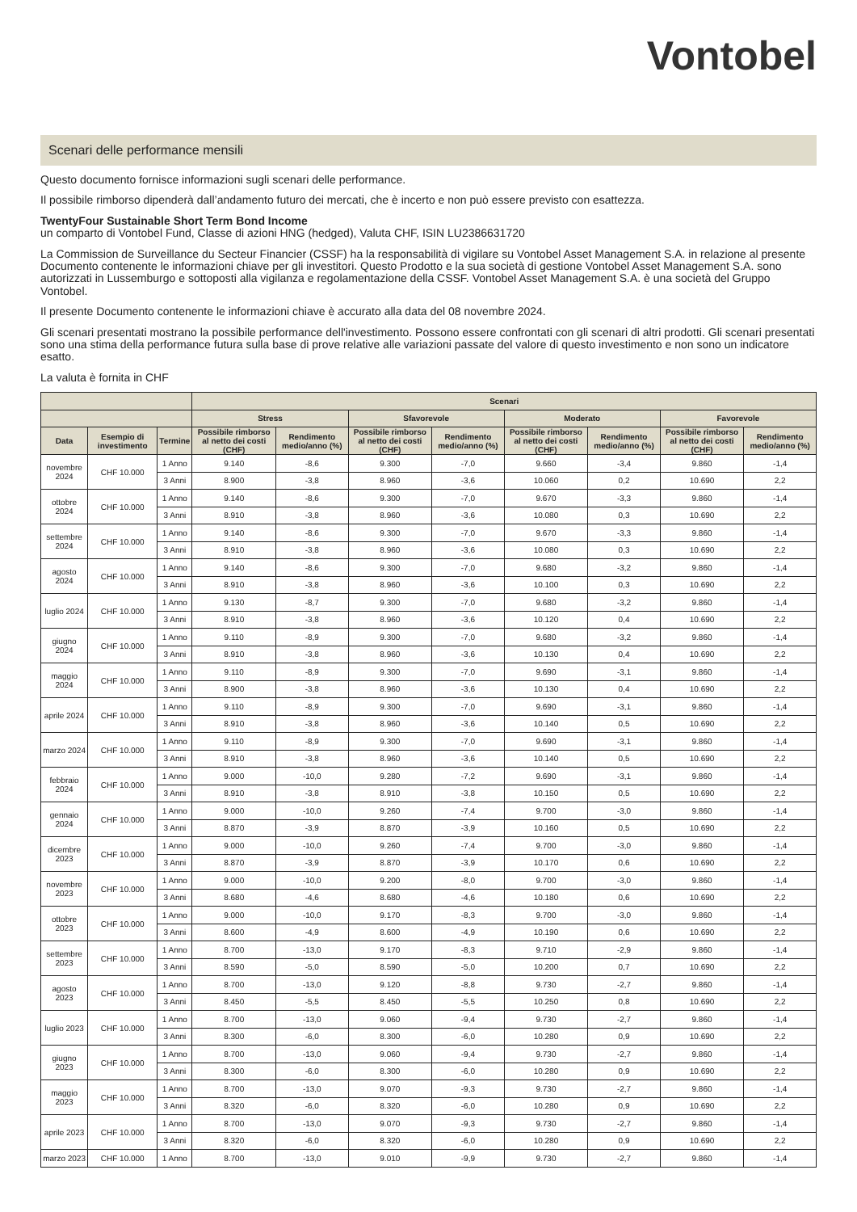Vontobel
Scenari delle performance mensili
Questo documento fornisce informazioni sugli scenari delle performance.
Il possibile rimborso dipenderà dall’andamento futuro dei mercati, che è incerto e non può essere previsto con esattezza.
TwentyFour Sustainable Short Term Bond Income
un comparto di Vontobel Fund, Classe di azioni HNG (hedged), Valuta CHF, ISIN LU2386631720
La Commission de Surveillance du Secteur Financier (CSSF) ha la responsabilità di vigilare su Vontobel Asset Management S.A. in relazione al presente Documento contenente le informazioni chiave per gli investitori. Questo Prodotto e la sua società di gestione Vontobel Asset Management S.A. sono autorizzati in Lussemburgo e sottoposti alla vigilanza e regolamentazione della CSSF. Vontobel Asset Management S.A. è una società del Gruppo Vontobel.
Il presente Documento contenente le informazioni chiave è accurato alla data del 08 novembre 2024.
Gli scenari presentati mostrano la possibile performance dell'investimento. Possono essere confrontati con gli scenari di altri prodotti. Gli scenari presentati sono una stima della performance futura sulla base di prove relative alle variazioni passate del valore di questo investimento e non sono un indicatore esatto.
La valuta è fornita in CHF
| | | | Scenari | | | | | | | |
| --- | --- | --- | --- | --- | --- | --- | --- | --- | --- | --- |
| | | | Stress | | Sfavorevole | | Moderato | | Favorevole | |
| Data | Esempio di investimento | Termine | Possibile rimborso al netto dei costi (CHF) | Rendimento medio/anno (%) | Possibile rimborso al netto dei costi (CHF) | Rendimento medio/anno (%) | Possibile rimborso al netto dei costi (CHF) | Rendimento medio/anno (%) | Possibile rimborso al netto dei costi (CHF) | Rendimento medio/anno (%) |
| novembre 2024 | CHF 10.000 | 1 Anno | 9.140 | -8,6 | 9.300 | -7,0 | 9.660 | -3,4 | 9.860 | -1,4 |
| | | 3 Anni | 8.900 | -3,8 | 8.960 | -3,6 | 10.060 | 0,2 | 10.690 | 2,2 |
| ottobre 2024 | CHF 10.000 | 1 Anno | 9.140 | -8,6 | 9.300 | -7,0 | 9.670 | -3,3 | 9.860 | -1,4 |
| | | 3 Anni | 8.910 | -3,8 | 8.960 | -3,6 | 10.080 | 0,3 | 10.690 | 2,2 |
| settembre 2024 | CHF 10.000 | 1 Anno | 9.140 | -8,6 | 9.300 | -7,0 | 9.670 | -3,3 | 9.860 | -1,4 |
| | | 3 Anni | 8.910 | -3,8 | 8.960 | -3,6 | 10.080 | 0,3 | 10.690 | 2,2 |
| agosto 2024 | CHF 10.000 | 1 Anno | 9.140 | -8,6 | 9.300 | -7,0 | 9.680 | -3,2 | 9.860 | -1,4 |
| | | 3 Anni | 8.910 | -3,8 | 8.960 | -3,6 | 10.100 | 0,3 | 10.690 | 2,2 |
| luglio 2024 | CHF 10.000 | 1 Anno | 9.130 | -8,7 | 9.300 | -7,0 | 9.680 | -3,2 | 9.860 | -1,4 |
| | | 3 Anni | 8.910 | -3,8 | 8.960 | -3,6 | 10.120 | 0,4 | 10.690 | 2,2 |
| giugno 2024 | CHF 10.000 | 1 Anno | 9.110 | -8,9 | 9.300 | -7,0 | 9.680 | -3,2 | 9.860 | -1,4 |
| | | 3 Anni | 8.910 | -3,8 | 8.960 | -3,6 | 10.130 | 0,4 | 10.690 | 2,2 |
| maggio 2024 | CHF 10.000 | 1 Anno | 9.110 | -8,9 | 9.300 | -7,0 | 9.690 | -3,1 | 9.860 | -1,4 |
| | | 3 Anni | 8.900 | -3,8 | 8.960 | -3,6 | 10.130 | 0,4 | 10.690 | 2,2 |
| aprile 2024 | CHF 10.000 | 1 Anno | 9.110 | -8,9 | 9.300 | -7,0 | 9.690 | -3,1 | 9.860 | -1,4 |
| | | 3 Anni | 8.910 | -3,8 | 8.960 | -3,6 | 10.140 | 0,5 | 10.690 | 2,2 |
| marzo 2024 | CHF 10.000 | 1 Anno | 9.110 | -8,9 | 9.300 | -7,0 | 9.690 | -3,1 | 9.860 | -1,4 |
| | | 3 Anni | 8.910 | -3,8 | 8.960 | -3,6 | 10.140 | 0,5 | 10.690 | 2,2 |
| febbraio 2024 | CHF 10.000 | 1 Anno | 9.000 | -10,0 | 9.280 | -7,2 | 9.690 | -3,1 | 9.860 | -1,4 |
| | | 3 Anni | 8.910 | -3,8 | 8.910 | -3,8 | 10.150 | 0,5 | 10.690 | 2,2 |
| gennaio 2024 | CHF 10.000 | 1 Anno | 9.000 | -10,0 | 9.260 | -7,4 | 9.700 | -3,0 | 9.860 | -1,4 |
| | | 3 Anni | 8.870 | -3,9 | 8.870 | -3,9 | 10.160 | 0,5 | 10.690 | 2,2 |
| dicembre 2023 | CHF 10.000 | 1 Anno | 9.000 | -10,0 | 9.260 | -7,4 | 9.700 | -3,0 | 9.860 | -1,4 |
| | | 3 Anni | 8.870 | -3,9 | 8.870 | -3,9 | 10.170 | 0,6 | 10.690 | 2,2 |
| novembre 2023 | CHF 10.000 | 1 Anno | 9.000 | -10,0 | 9.200 | -8,0 | 9.700 | -3,0 | 9.860 | -1,4 |
| | | 3 Anni | 8.680 | -4,6 | 8.680 | -4,6 | 10.180 | 0,6 | 10.690 | 2,2 |
| ottobre 2023 | CHF 10.000 | 1 Anno | 9.000 | -10,0 | 9.170 | -8,3 | 9.700 | -3,0 | 9.860 | -1,4 |
| | | 3 Anni | 8.600 | -4,9 | 8.600 | -4,9 | 10.190 | 0,6 | 10.690 | 2,2 |
| settembre 2023 | CHF 10.000 | 1 Anno | 8.700 | -13,0 | 9.170 | -8,3 | 9.710 | -2,9 | 9.860 | -1,4 |
| | | 3 Anni | 8.590 | -5,0 | 8.590 | -5,0 | 10.200 | 0,7 | 10.690 | 2,2 |
| agosto 2023 | CHF 10.000 | 1 Anno | 8.700 | -13,0 | 9.120 | -8,8 | 9.730 | -2,7 | 9.860 | -1,4 |
| | | 3 Anni | 8.450 | -5,5 | 8.450 | -5,5 | 10.250 | 0,8 | 10.690 | 2,2 |
| luglio 2023 | CHF 10.000 | 1 Anno | 8.700 | -13,0 | 9.060 | -9,4 | 9.730 | -2,7 | 9.860 | -1,4 |
| | | 3 Anni | 8.300 | -6,0 | 8.300 | -6,0 | 10.280 | 0,9 | 10.690 | 2,2 |
| giugno 2023 | CHF 10.000 | 1 Anno | 8.700 | -13,0 | 9.060 | -9,4 | 9.730 | -2,7 | 9.860 | -1,4 |
| | | 3 Anni | 8.300 | -6,0 | 8.300 | -6,0 | 10.280 | 0,9 | 10.690 | 2,2 |
| maggio 2023 | CHF 10.000 | 1 Anno | 8.700 | -13,0 | 9.070 | -9,3 | 9.730 | -2,7 | 9.860 | -1,4 |
| | | 3 Anni | 8.320 | -6,0 | 8.320 | -6,0 | 10.280 | 0,9 | 10.690 | 2,2 |
| aprile 2023 | CHF 10.000 | 1 Anno | 8.700 | -13,0 | 9.070 | -9,3 | 9.730 | -2,7 | 9.860 | -1,4 |
| | | 3 Anni | 8.320 | -6,0 | 8.320 | -6,0 | 10.280 | 0,9 | 10.690 | 2,2 |
| marzo 2023 | CHF 10.000 | 1 Anno | 8.700 | -13,0 | 9.010 | -9,9 | 9.730 | -2,7 | 9.860 | -1,4 |